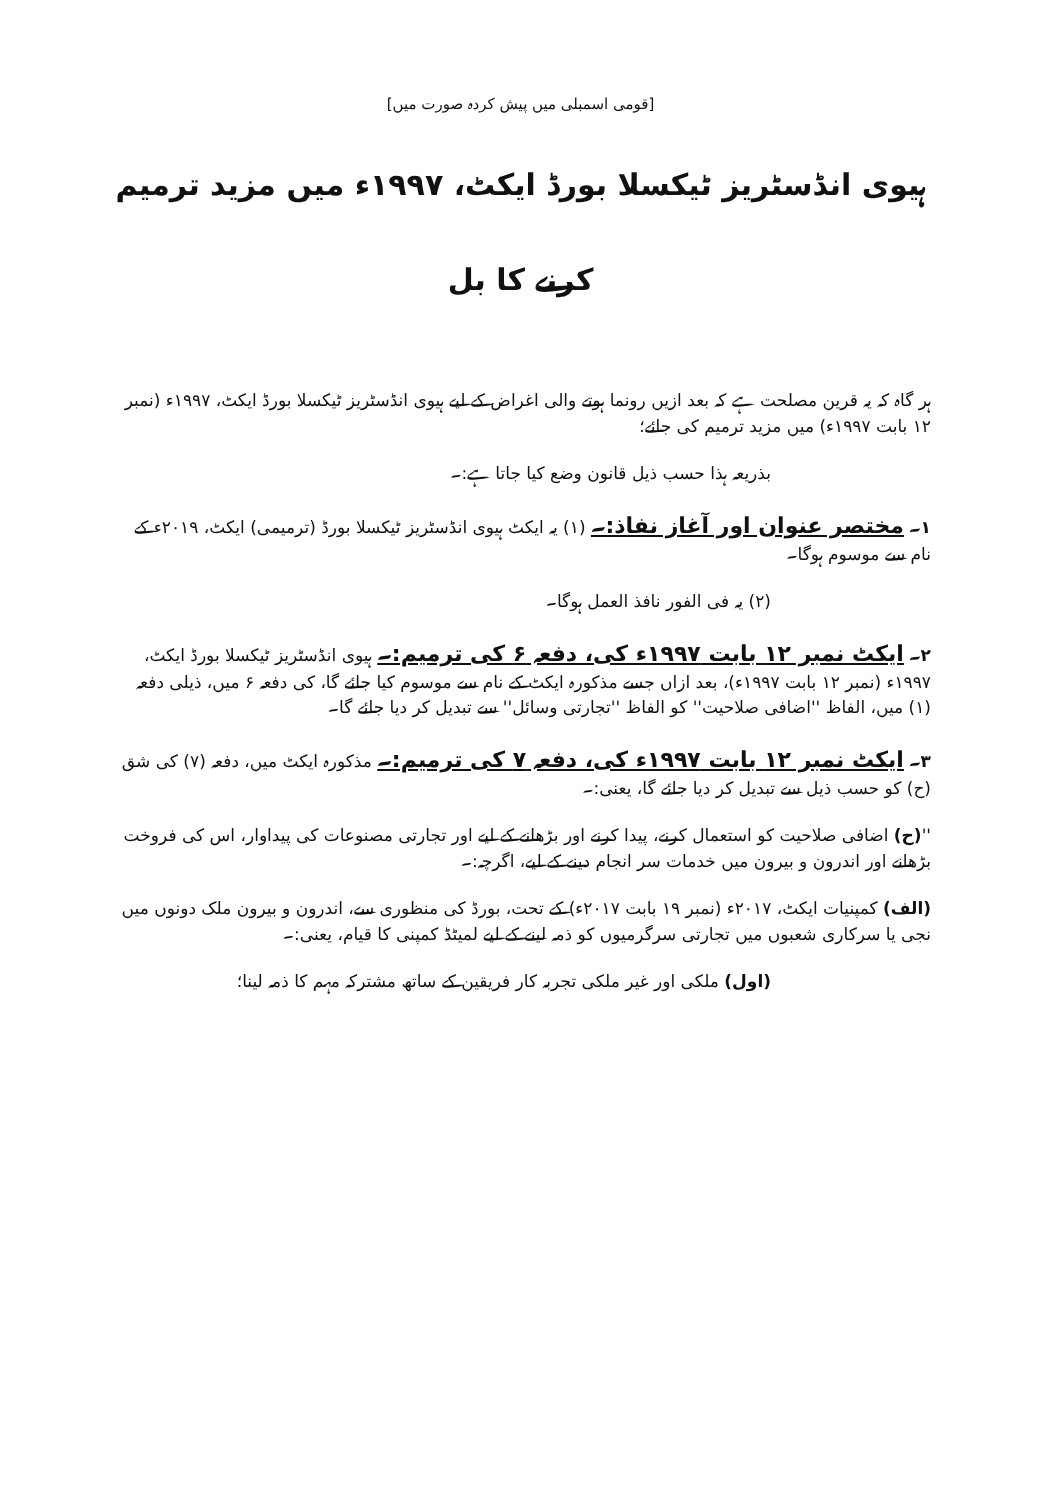[قومی اسمبلی میں پیش کردہ صورت میں]
ہیوی انڈسٹریز ٹیکسلا بورڈ ایکٹ، ۱۹۹۷ء میں مزید ترمیم
کرنے کا بل
ہر گاہ کہ یہ قرین مصلحت ہے کہ بعد ازیں رونما ہوتے والی اغراض کے لیے ہیوی انڈسٹریز ٹیکسلا بورڈ ایکٹ، ۱۹۹۷ء (نمبر ۱۲ بابت ۱۹۹۷ء) میں مزید ترمیم کی جائے؛
بذریعہ ہذا حسب ذیل قانون وضع کیا جاتا ہے:۔
۱۔ مختصر عنوان اور آغاز نفاذ:۔ (۱) یہ ایکٹ ہیوی انڈسٹریز ٹیکسلا بورڈ (ترمیمی) ایکٹ، ۲۰۱۹ء کے نام سے موسوم ہوگا۔
(۲) یہ فی الفور نافذ العمل ہوگا۔
۲۔ ایکٹ نمبر ۱۲ بابت ۱۹۹۷ء کی، دفعہ ۶ کی ترمیم:۔ ہیوی انڈسٹریز ٹیکسلا بورڈ ایکٹ، ۱۹۹۷ء (نمبر ۱۲ بابت ۱۹۹۷ء)، بعد ازاں جسے مذکورہ ایکٹ کے نام سے موسوم کیا جائے گا، کی دفعہ ۶ میں، ذیلی دفعہ (۱) میں، الفاظ ''اضافی صلاحیت'' کو الفاظ ''تجارتی وسائل'' سے تبدیل کر دیا جائے گا۔
۳۔ ایکٹ نمبر ۱۲ بابت ۱۹۹۷ء کی، دفعہ ۷ کی ترمیم:۔ مذکورہ ایکٹ میں، دفعہ (۷) کی شق (ح) کو حسب ذیل سے تبدیل کر دیا جائے گا، یعنی:۔
''(ح) اضافی صلاحیت کو استعمال کرنے، پیدا کرنے اور بڑھانے کے لیے اور تجارتی مصنوعات کی پیداوار، اس کی فروخت بڑھانے اور اندرون و بیرون میں خدمات سر انجام دینے کے لیے، اگرچہ:۔
(الف) کمپنیات ایکٹ، ۲۰۱۷ء (نمبر ۱۹ بابت ۲۰۱۷ء) کے تحت، بورڈ کی منظوری سے، اندرون و بیرون ملک دونوں میں نجی یا سرکاری شعبوں میں تجارتی سرگرمیوں کو ذمہ لینے کے لیے لمیٹڈ کمپنی کا قیام، یعنی:۔
(اول) ملکی اور غیر ملکی تجربہ کار فریقین کے ساتھ مشترکہ مہم کا ذمہ لینا؛